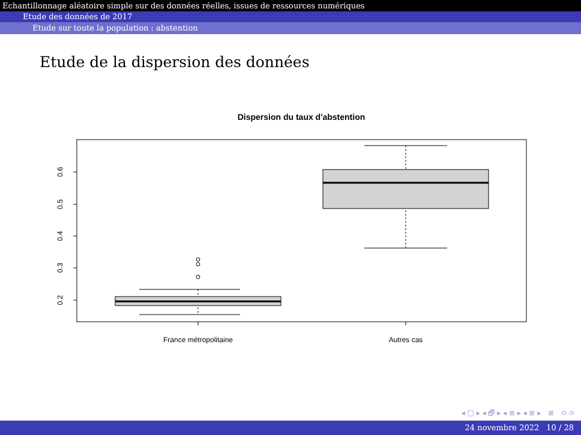Echantillonnage aléatoire simple sur des données réelles, issues de ressources numériques
Etude des données de 2017
Etude sur toute la population : abstention
Etude de la dispersion des données
Dispersion du taux d'abstention
0.2
0.3
0.4
0.5
0.6
France métropolitaine
Autres cas
◂ □ ▸ ◂ 🗗 ▸ ◂ ≣ ▸ ◂ ≣ ▸ ≣ ⟲ ⟳
24 novembre 2022 10 / 28